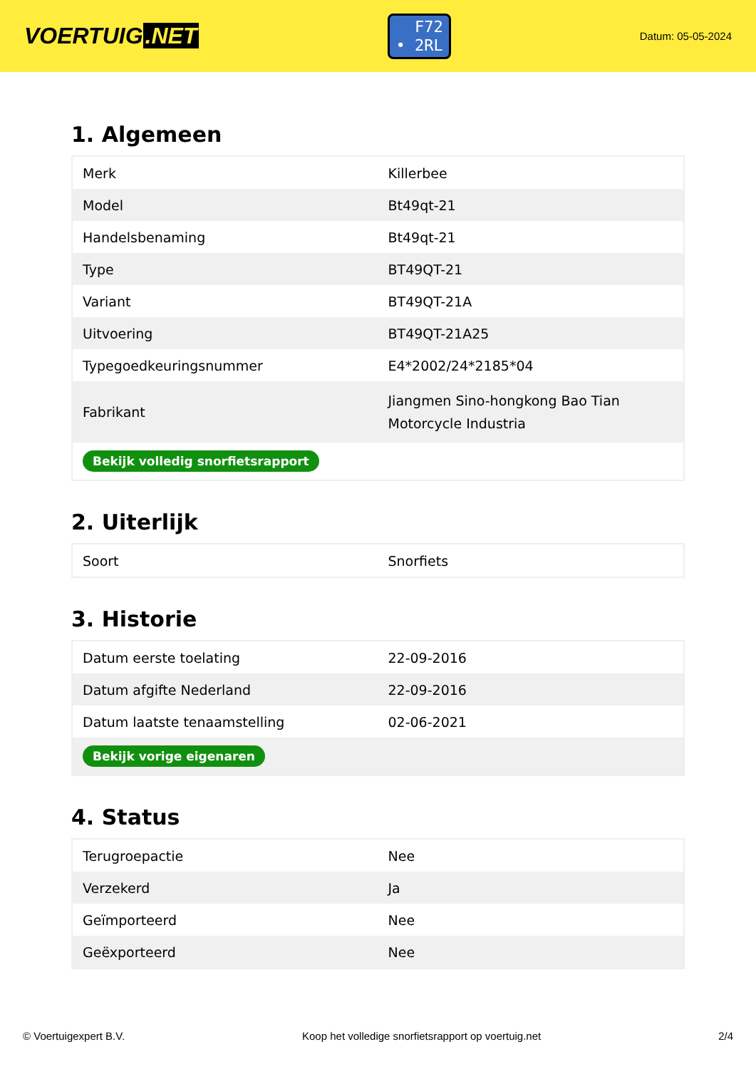VOERTUIG.NET
F72
• 2RL
Datum: 05-05-2024
1. Algemeen
| Merk | Killerbee |
| Model | Bt49qt-21 |
| Handelsbenaming | Bt49qt-21 |
| Type | BT49QT-21 |
| Variant | BT49QT-21A |
| Uitvoering | BT49QT-21A25 |
| Typegoedkeuringsnummer | E4*2002/24*2185*04 |
| Fabrikant | Jiangmen Sino-hongkong Bao Tian Motorcycle Industria |
| Bekijk volledig snorfietsrapport | |
2. Uiterlijk
| Soort | Snorfiets |
3. Historie
| Datum eerste toelating | 22-09-2016 |
| Datum afgifte Nederland | 22-09-2016 |
| Datum laatste tenaamstelling | 02-06-2021 |
| Bekijk vorige eigenaren | |
4. Status
| Terugroepactie | Nee |
| Verzekerd | Ja |
| Geïmporteerd | Nee |
| Geëxporteerd | Nee |
© Voertuigexpert B.V. Koop het volledige snorfietsrapport op voertuig.net 2/4